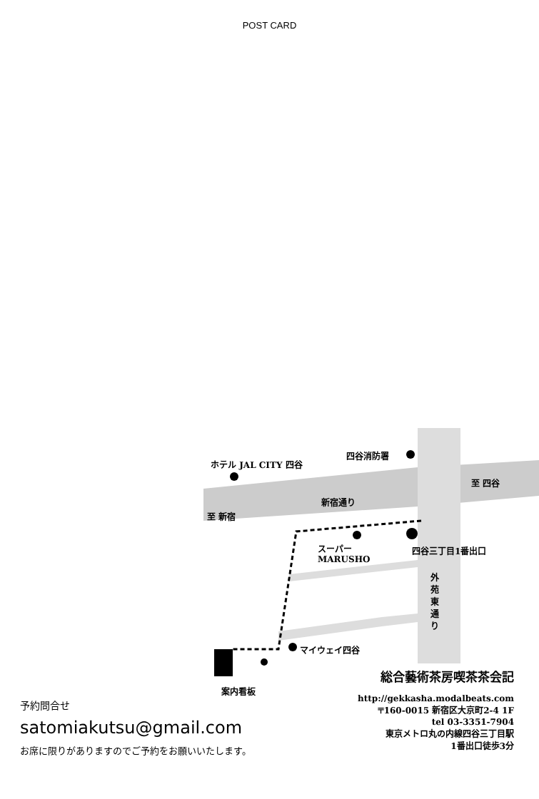POST CARD
ホテル JAL CITY 四谷
四谷消防署
至 四谷
新宿通り
至 新宿
スーパー
MARUSHO
四谷三丁目1番出口
外苑東通り
マイウェイ四谷
案内看板
総合藝術茶房喫茶茶会記
http://gekkasha.modalbeats.com
〒160-0015 新宿区大京町2-4 1F
tel 03-3351-7904
東京メトロ丸の内線四谷三丁目駅
1番出口徒歩3分
予約問合せ
satomiakutsu@gmail.com
お席に限りがありますのでご予約をお願いいたします。